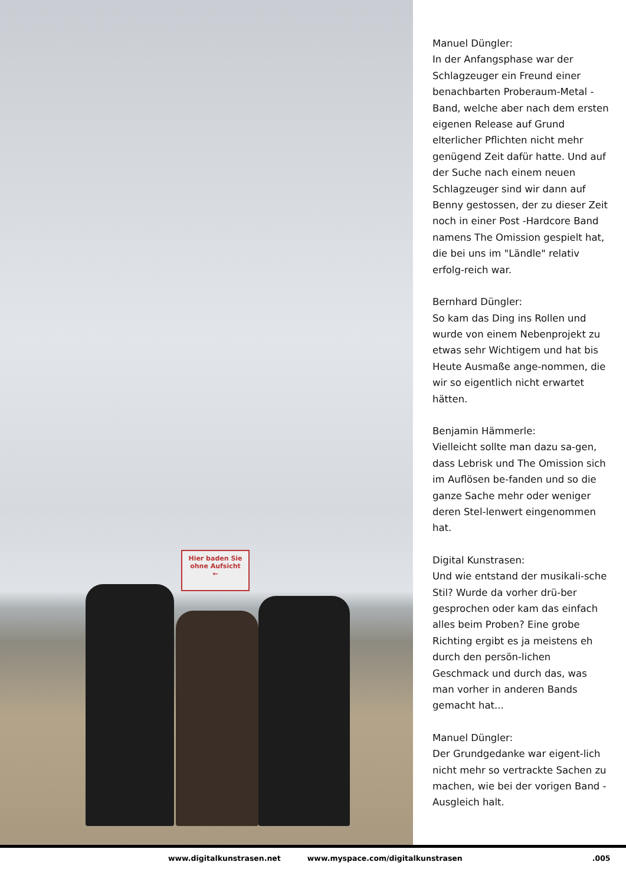Hier baden Sie
ohne Aufsicht
←
Manuel Düngler:
In der Anfangsphase war der Schlagzeuger ein Freund einer benachbarten Proberaum-Metal -Band, welche aber nach dem ersten eigenen Release auf Grund elterlicher Pflichten nicht mehr genügend Zeit dafür hatte. Und auf der Suche nach einem neuen Schlagzeuger sind wir dann auf Benny gestossen, der zu dieser Zeit noch in einer Post -Hardcore Band namens The Omission gespielt hat, die bei uns im "Ländle" relativ erfolg-reich war.
Bernhard Düngler:
So kam das Ding ins Rollen und wurde von einem Nebenprojekt zu etwas sehr Wichtigem und hat bis Heute Ausmaße ange-nommen, die wir so eigentlich nicht erwartet hätten.
Benjamin Hämmerle:
Vielleicht sollte man dazu sa-gen, dass Lebrisk und The Omission sich im Auflösen be-fanden und so die ganze Sache mehr oder weniger deren Stel-lenwert eingenommen hat.
Digital Kunstrasen:
Und wie entstand der musikali-sche Stil? Wurde da vorher drü-ber gesprochen oder kam das einfach alles beim Proben? Eine grobe Richting ergibt es ja meistens eh durch den persön-lichen Geschmack und durch das, was man vorher in anderen Bands gemacht hat...
Manuel Düngler:
Der Grundgedanke war eigent-lich nicht mehr so vertrackte Sachen zu machen, wie bei der vorigen Band - Ausgleich halt.
www.digitalkunstrasen.net www.myspace.com/digitalkunstrasen.005